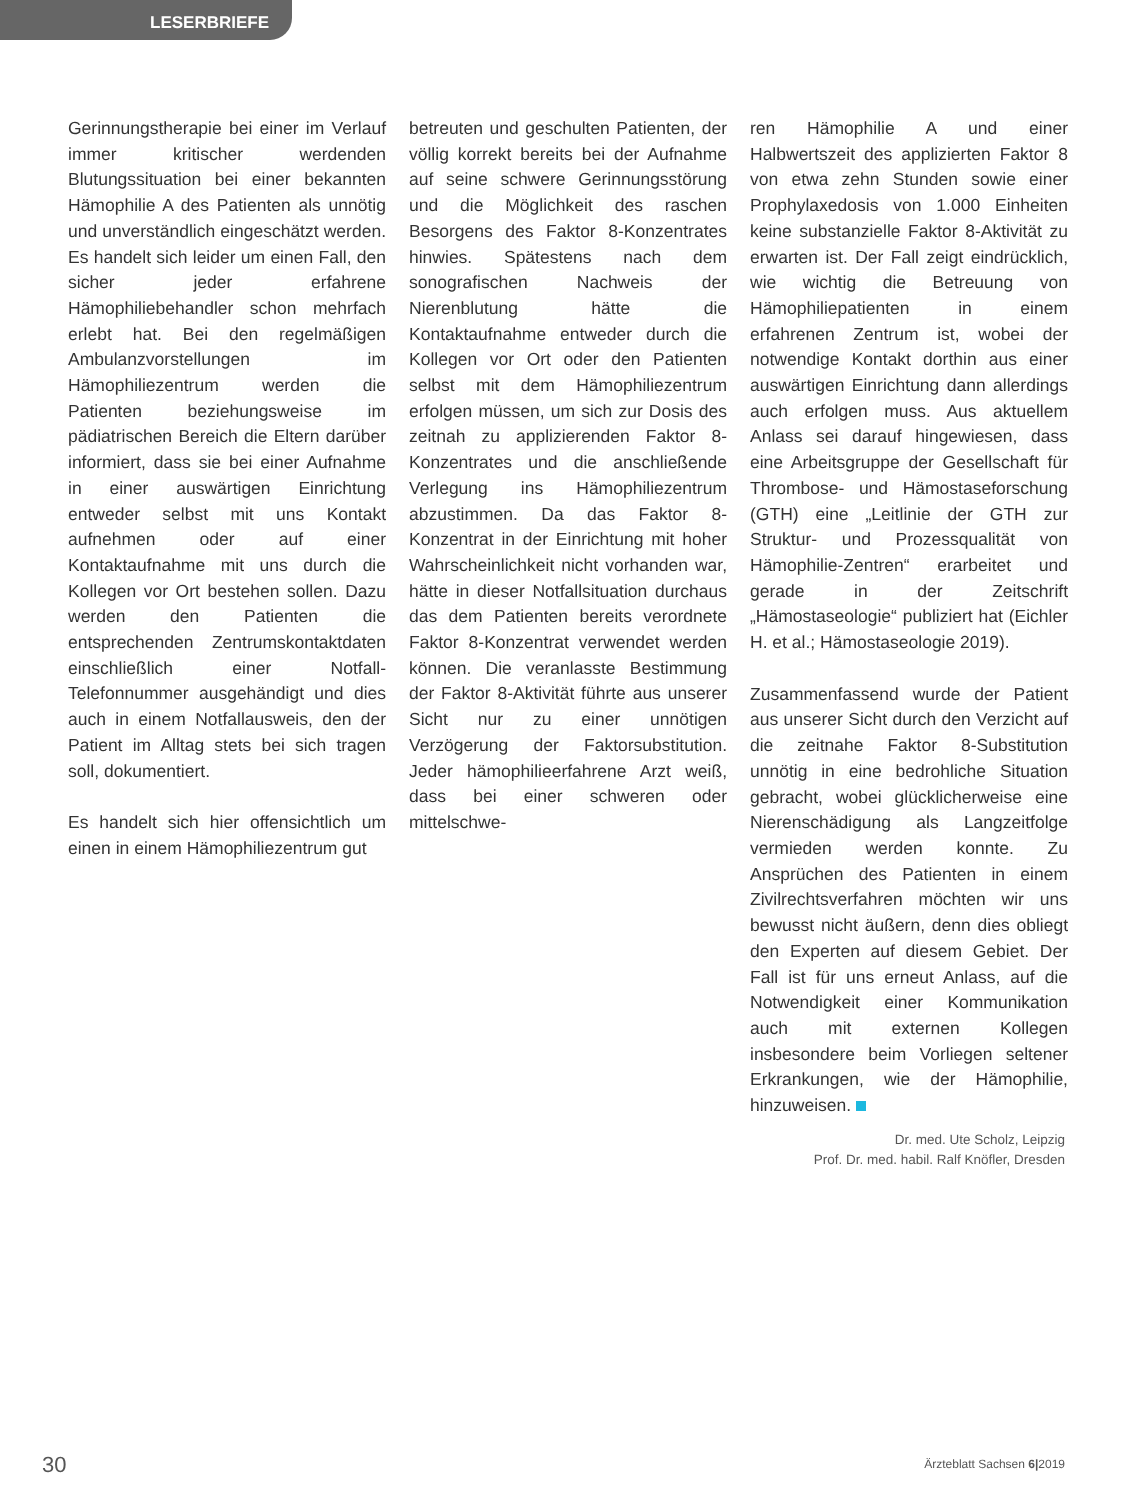LESERBRIEFE
Gerinnungstherapie bei einer im Verlauf immer kritischer werdenden Blutungssituation bei einer bekannten Hämophilie A des Patienten als unnötig und unverständlich eingeschätzt werden. Es handelt sich leider um einen Fall, den sicher jeder erfahrene Hämophiliebehandler schon mehrfach erlebt hat. Bei den regelmäßigen Ambulanzvorstellungen im Hämophiliezentrum werden die Patienten beziehungsweise im pädiatrischen Bereich die Eltern darüber informiert, dass sie bei einer Aufnahme in einer auswärtigen Einrichtung entweder selbst mit uns Kontakt aufnehmen oder auf einer Kontaktaufnahme mit uns durch die Kollegen vor Ort bestehen sollen. Dazu werden den Patienten die entsprechenden Zentrumskontaktdaten einschließlich einer Notfall-Telefonnummer ausgehändigt und dies auch in einem Notfallausweis, den der Patient im Alltag stets bei sich tragen soll, dokumentiert.
Es handelt sich hier offensichtlich um einen in einem Hämophiliezentrum gut
betreuten und geschulten Patienten, der völlig korrekt bereits bei der Aufnahme auf seine schwere Gerinnungsstörung und die Möglichkeit des raschen Besorgens des Faktor 8-Konzentrates hinwies. Spätestens nach dem sonografischen Nachweis der Nierenblutung hätte die Kontaktaufnahme entweder durch die Kollegen vor Ort oder den Patienten selbst mit dem Hämophiliezentrum erfolgen müssen, um sich zur Dosis des zeitnah zu applizierenden Faktor 8-Konzentrates und die anschließende Verlegung ins Hämophiliezentrum abzustimmen. Da das Faktor 8-Konzentrat in der Einrichtung mit hoher Wahrscheinlichkeit nicht vorhanden war, hätte in dieser Notfallsituation durchaus das dem Patienten bereits verordnete Faktor 8-Konzentrat verwendet werden können. Die veranlasste Bestimmung der Faktor 8-Aktivität führte aus unserer Sicht nur zu einer unnötigen Verzögerung der Faktorsubstitution. Jeder hämophilieerfahrene Arzt weiß, dass bei einer schweren oder mittelschwe-
ren Hämophilie A und einer Halbwertszeit des applizierten Faktor 8 von etwa zehn Stunden sowie einer Prophylaxedosis von 1.000 Einheiten keine substanzielle Faktor 8-Aktivität zu erwarten ist. Der Fall zeigt eindrücklich, wie wichtig die Betreuung von Hämophiliepatienten in einem erfahrenen Zentrum ist, wobei der notwendige Kontakt dorthin aus einer auswärtigen Einrichtung dann allerdings auch erfolgen muss. Aus aktuellem Anlass sei darauf hingewiesen, dass eine Arbeitsgruppe der Gesellschaft für Thrombose- und Hämostaseforschung (GTH) eine „Leitlinie der GTH zur Struktur- und Prozessqualität von Hämophilie-Zentren“ erarbeitet und gerade in der Zeitschrift „Hämostaseologie“ publiziert hat (Eichler H. et al.; Hämostaseologie 2019).
Zusammenfassend wurde der Patient aus unserer Sicht durch den Verzicht auf die zeitnahe Faktor 8-Substitution unnötig in eine bedrohliche Situation gebracht, wobei glücklicherweise eine Nierenschädigung als Langzeitfolge vermieden werden konnte. Zu Ansprüchen des Patienten in einem Zivilrechtsverfahren möchten wir uns bewusst nicht äußern, denn dies obliegt den Experten auf diesem Gebiet. Der Fall ist für uns erneut Anlass, auf die Notwendigkeit einer Kommunikation auch mit externen Kollegen insbesondere beim Vorliegen seltener Erkrankungen, wie der Hämophilie, hinzuweisen.
Dr. med. Ute Scholz, Leipzig
Prof. Dr. med. habil. Ralf Knöfler, Dresden
30 Ärzteblatt Sachsen 6|2019